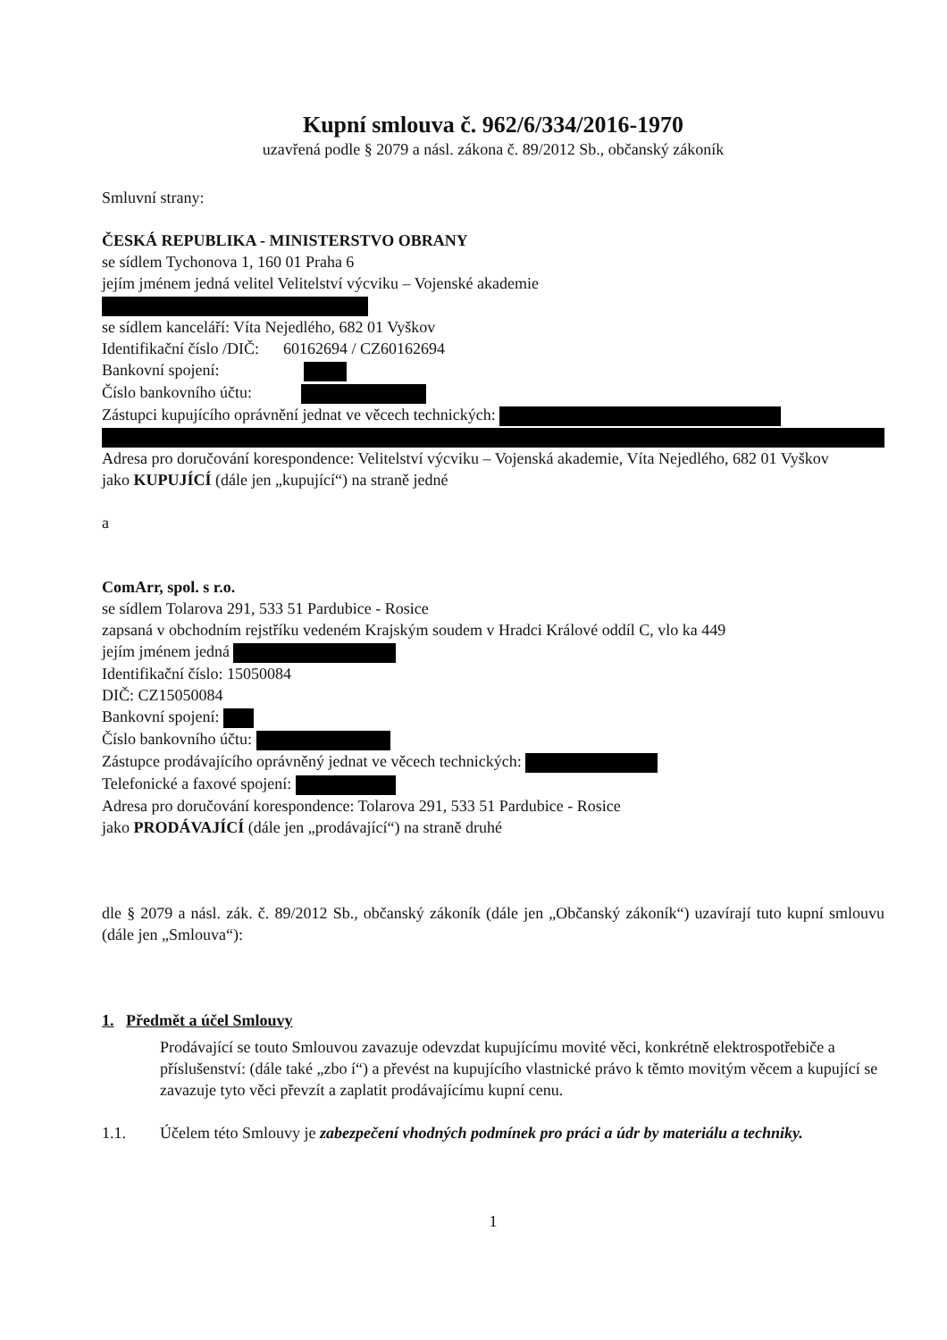Kupní smlouva č. 962/6/334/2016-1970
uzavřená podle § 2079 a násl. zákona č. 89/2012 Sb., občanský zákoník
Smluvní strany:
ČESKÁ REPUBLIKA - MINISTERSTVO OBRANY
se sídlem Tychonova 1, 160 01 Praha 6
jejím jménem jedná velitel Velitelství výcviku – Vojenské akademie
se sídlem kanceláří: Víta Nejedlého, 682 01 Vyškov
Identifikační číslo /DIČ: 60162694 / CZ60162694
Bankovní spojení:
Číslo bankovního účtu:
Zástupci kupujícího oprávnění jednat ve věcech technických:
Adresa pro doručování korespondence: Velitelství výcviku – Vojenská akademie, Víta Nejedlého, 682 01 Vyškov
jako KUPUJÍCÍ (dále jen „kupující“) na straně jedné
a
ComArr, spol. s r.o.
se sídlem Tolarova 291, 533 51 Pardubice - Rosice
zapsaná v obchodním rejstříku vedeném Krajským soudem v Hradci Králové oddíl C, vlo ka 449
jejím jménem jedná
Identifikační číslo: 15050084
DIČ: CZ15050084
Bankovní spojení:
Číslo bankovního účtu:
Zástupce prodávajícího oprávněný jednat ve věcech technických:
Telefonické a faxové spojení:
Adresa pro doručování korespondence: Tolarova 291, 533 51 Pardubice - Rosice
jako PRODÁVAJÍCÍ (dále jen „prodávající“) na straně druhé
dle § 2079 a násl. zák. č. 89/2012 Sb., občanský zákoník (dále jen „Občanský zákoník“) uzavírají tuto kupní smlouvu (dále jen „Smlouva“):
1. Předmět a účel Smlouvy
Prodávající se touto Smlouvou zavazuje odevzdat kupujícímu movité věci, konkrétně elektrospotřebiče a příslušenství: (dále také „zbo í“) a převést na kupujícího vlastnické právo k těmto movitým věcem a kupující se zavazuje tyto věci převzít a zaplatit prodávajícímu kupní cenu.
1.1. Účelem této Smlouvy je zabezpečení vhodných podmínek pro práci a údr by materiálu a techniky.
1